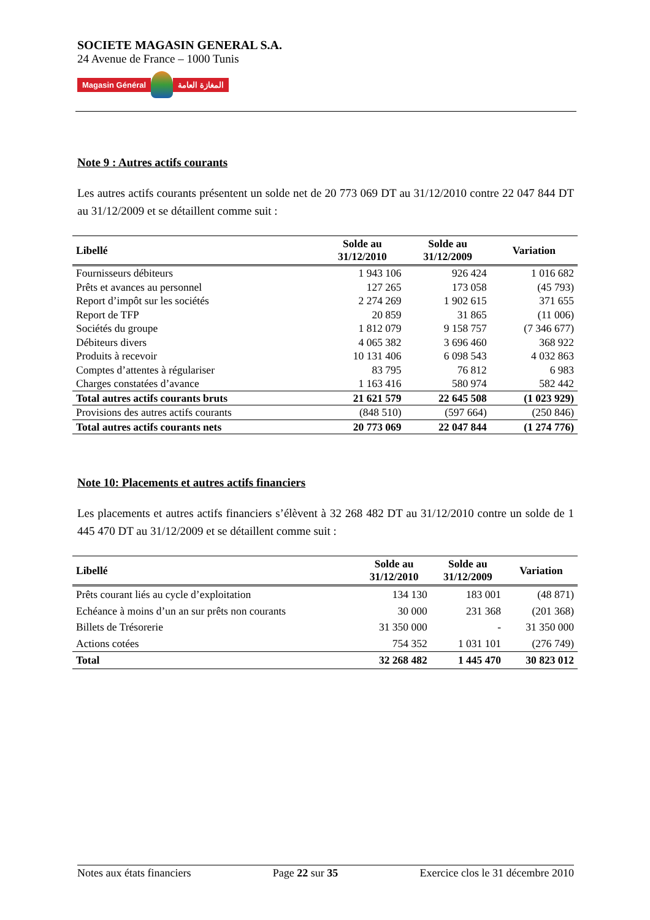SOCIETE MAGASIN GENERAL S.A.
24 Avenue de France – 1000 Tunis
Magasin Général المغازة العامة
Note 9 : Autres actifs courants
Les autres actifs courants présentent un solde net de 20 773 069 DT au 31/12/2010 contre 22 047 844 DT au 31/12/2009 et se détaillent comme suit :
| Libellé | Solde au 31/12/2010 | Solde au 31/12/2009 | Variation |
| --- | --- | --- | --- |
| Fournisseurs débiteurs | 1 943 106 | 926 424 | 1 016 682 |
| Prêts et avances au personnel | 127 265 | 173 058 | (45 793) |
| Report d’impôt sur les sociétés | 2 274 269 | 1 902 615 | 371 655 |
| Report de TFP | 20 859 | 31 865 | (11 006) |
| Sociétés du groupe | 1 812 079 | 9 158 757 | (7 346 677) |
| Débiteurs divers | 4 065 382 | 3 696 460 | 368 922 |
| Produits à recevoir | 10 131 406 | 6 098 543 | 4 032 863 |
| Comptes d’attentes à régulariser | 83 795 | 76 812 | 6 983 |
| Charges constatées d’avance | 1 163 416 | 580 974 | 582 442 |
| Total autres actifs courants bruts | 21 621 579 | 22 645 508 | (1 023 929) |
| Provisions des autres actifs courants | (848 510) | (597 664) | (250 846) |
| Total autres actifs courants nets | 20 773 069 | 22 047 844 | (1 274 776) |
Note 10: Placements et autres actifs financiers
Les placements et autres actifs financiers s’élèvent à 32 268 482 DT au 31/12/2010 contre un solde de 1 445 470 DT au 31/12/2009 et se détaillent comme suit :
| Libellé | Solde au 31/12/2010 | Solde au 31/12/2009 | Variation |
| --- | --- | --- | --- |
| Prêts courant liés au cycle d’exploitation | 134 130 | 183 001 | (48 871) |
| Echéance à moins d’un an sur prêts non courants | 30 000 | 231 368 | (201 368) |
| Billets de Trésorerie | 31 350 000 | - | 31 350 000 |
| Actions cotées | 754 352 | 1 031 101 | (276 749) |
| Total | 32 268 482 | 1 445 470 | 30 823 012 |
Notes aux états financiers Page 22 sur 35 Exercice clos le 31 décembre 2010